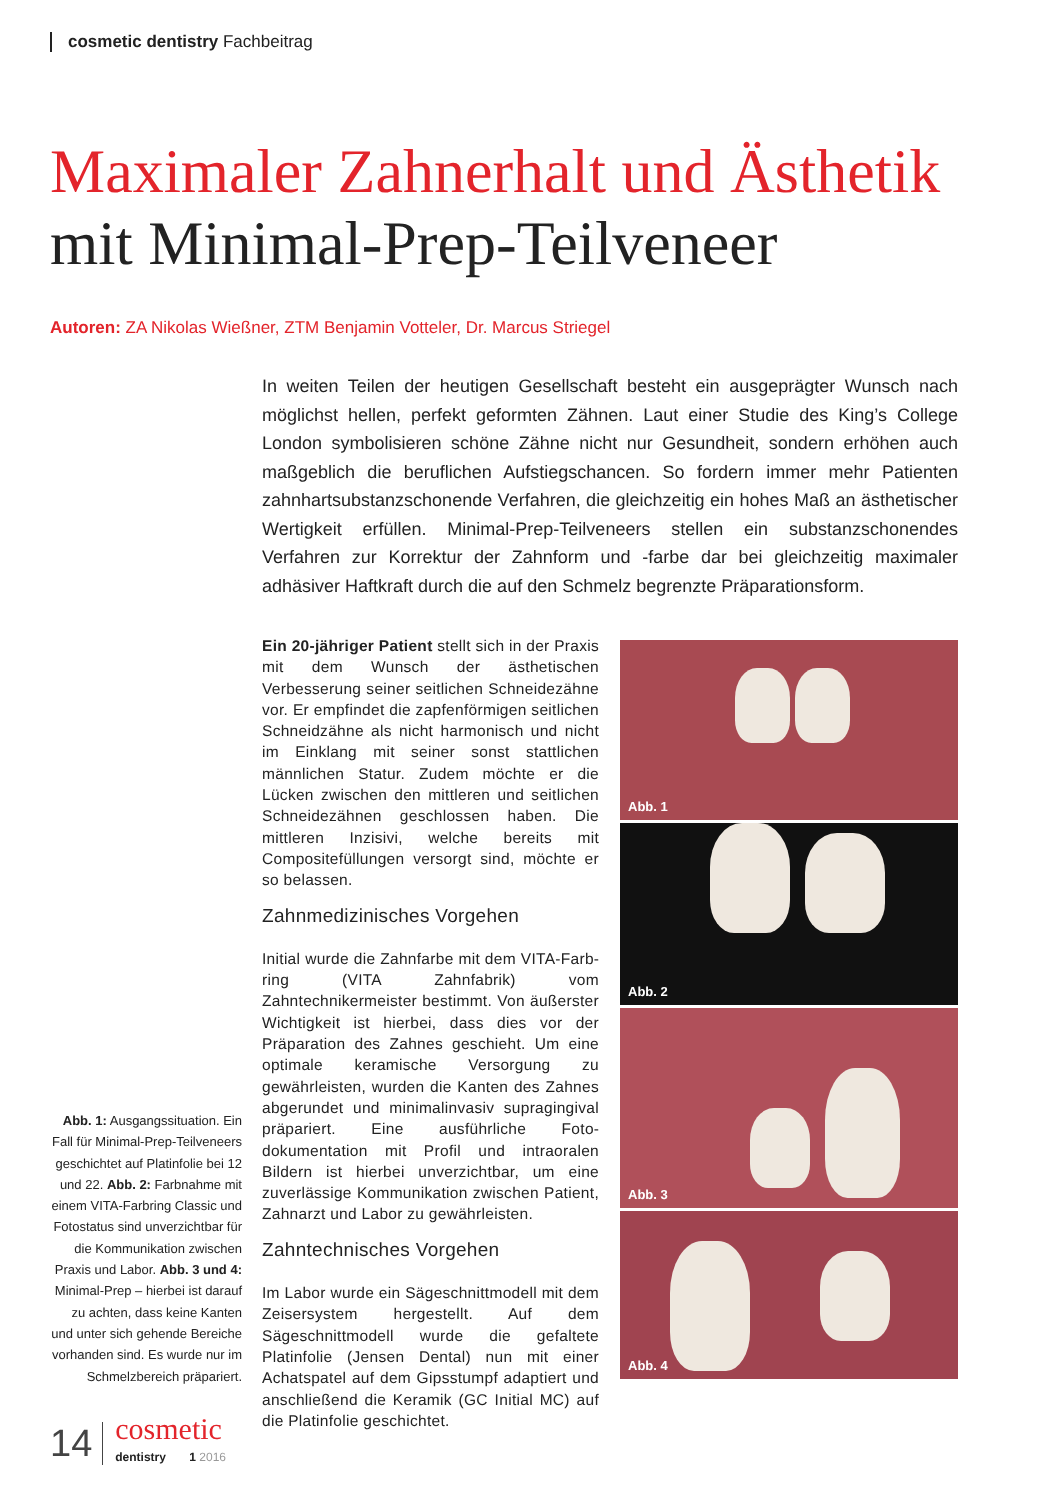cosmetic dentistry Fachbeitrag
Maximaler Zahnerhalt und Ästhetik
mit Minimal-Prep-Teilveneer
Autoren: ZA Nikolas Wießner, ZTM Benjamin Votteler, Dr. Marcus Striegel
In weiten Teilen der heutigen Gesellschaft besteht ein ausgeprägter Wunsch nach möglichst hellen, perfekt geformten Zähnen. Laut einer Studie des King’s College London symbolisieren schöne Zähne nicht nur Gesundheit, sondern erhöhen auch maßgeblich die beruflichen Aufstiegs­chancen. So fordern immer mehr Patienten zahnhartsubstanzschonende Verfahren, die gleich­zeitig ein hohes Maß an ästhetischer Wertigkeit erfüllen. Minimal-Prep-Teilveneers stellen ein substanzschonendes Verfahren zur Korrektur der Zahnform und -farbe dar bei gleichzeitig maxi­maler adhäsiver Haftkraft durch die auf den Schmelz begrenzte Präparationsform.
Ein 20-jähriger Patient stellt sich in der Praxis mit dem Wunsch der ästhetischen Verbesserung seiner seitlichen Schneidezähne vor. Er empfindet die zapfenförmigen seitlichen Schneidzähne als nicht harmonisch und nicht im Einklang mit seiner sonst stattlichen männlichen Statur. Zudem möchte er die Lücken zwischen den mitt­leren und seitlichen Schneidezähnen geschlos­sen haben. Die mittleren Inzisivi, welche bereits mit Compositefüllungen versorgt sind, möchte er so belassen.
Zahnmedizinisches Vorgehen
Initial wurde die Zahnfarbe mit dem VITA-Farb­ring (VITA Zahnfabrik) vom Zahntechnikermeis­ter bestimmt. Von äußerster Wichtigkeit ist hier­bei, dass dies vor der Präparation des Zahnes geschieht. Um eine optimale keramische Ver­sorgung zu gewährleisten, wurden die Kanten des Zahnes abgerundet und minimalinvasiv supragingival präpariert. Eine ausführliche Foto­dokumentation mit Profil und intraoralen Bildern ist hierbei unverzichtbar, um eine zuverlässige Kommunikation zwischen Patient, Zahnarzt und Labor zu gewährleisten.
Zahntechnisches Vorgehen
Im Labor wurde ein Sägeschnittmodell mit dem Zeisersystem hergestellt. Auf dem Sägeschnitt­modell wurde die gefaltete Platinfolie (Jensen Dental) nun mit einer Achatspatel auf dem Gips­stumpf adaptiert und anschließend die Keramik (GC Initial MC) auf die Platinfolie geschichtet.
Abb. 1: Ausgangssituation. Ein Fall für Minimal-Prep-Teil­veneers geschichtet auf Platin­folie bei 12 und 22. Abb. 2: Farbnahme mit einem VITA-Farbring Classic und Fotostatus sind unverzichtbar für die Kommuni­kation zwischen Praxis und Labor. Abb. 3 und 4: Minimal-Prep – hierbei ist darauf zu achten, dass keine Kanten und unter sich gehende Bereiche vorhanden sind. Es wurde nur im Schmelzbereich präpariert.
Abb. 1
Abb. 2
Abb. 3
Abb. 4
14
cosmetic
dentistry 1 2016